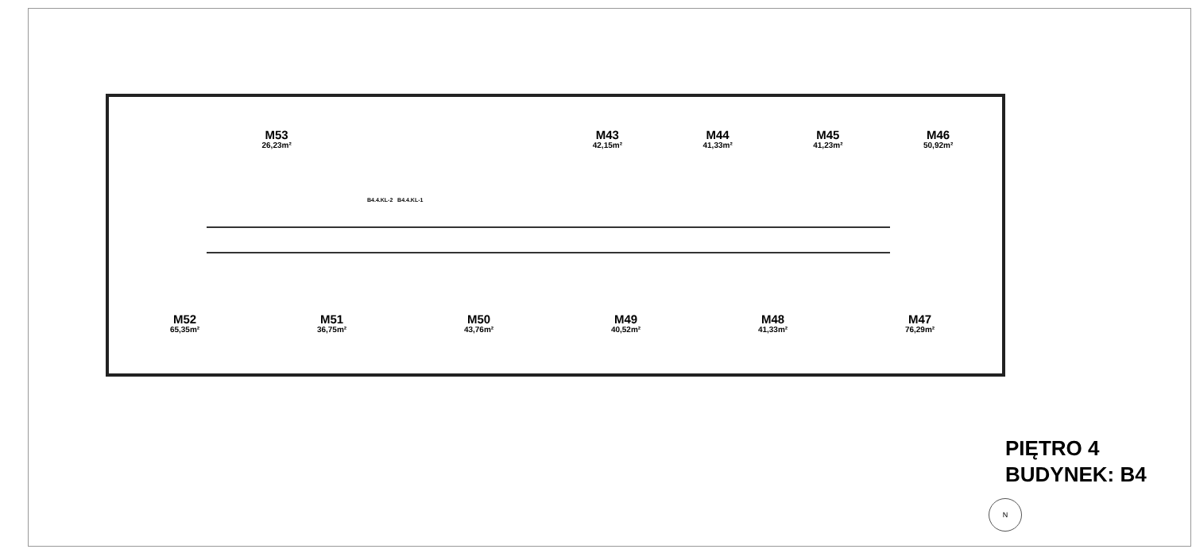M53
26,23m²
M43
42,15m²
M44
41,33m²
M45
41,23m²
M46
50,92m²
B4.4.KL-2 B4.4.KL-1
M52
65,35m²
M51
36,75m²
M50
43,76m²
M49
40,52m²
M48
41,33m²
M47
76,29m²
PIĘTRO 4
BUDYNEK: B4
N